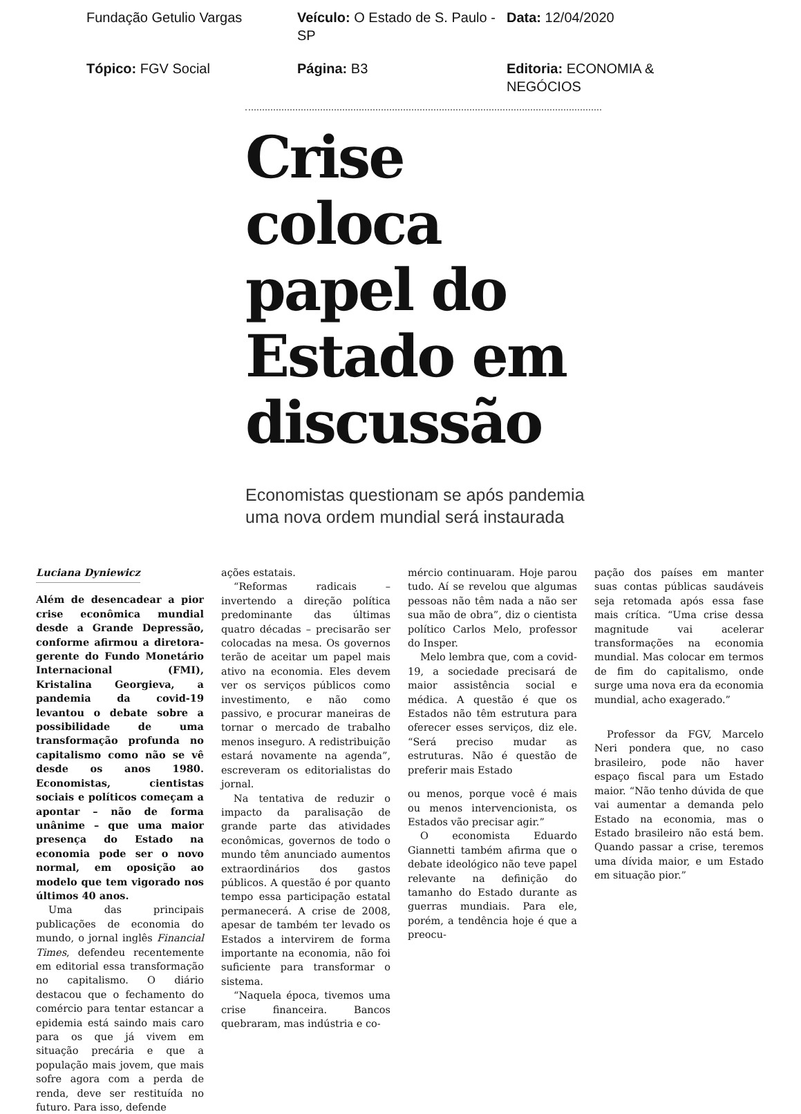Fundação Getulio Vargas
Veículo: O Estado de S. Paulo - SP
Data: 12/04/2020
Tópico: FGV Social
Página: B3
Editoria: ECONOMIA & NEGÓCIOS
Crise coloca papel do Estado em discussão
Economistas questionam se após pandemia uma nova ordem mundial será instaurada
Luciana Dyniewicz
Além de desencadear a pior crise econômica mundial desde a Grande Depressão, conforme afirmou a diretora-gerente do Fundo Monetário Internacional (FMI), Kristalina Georgieva, a pandemia da covid-19 levantou o debate sobre a possibilidade de uma transformação profunda no capitalismo como não se vê desde os anos 1980. Economistas, cientistas sociais e políticos começam a apontar – não de forma unânime – que uma maior presença do Estado na economia pode ser o novo normal, em oposição ao modelo que tem vigorado nos últimos 40 anos.
Uma das principais publicações de economia do mundo, o jornal inglês Financial Times, defendeu recentemente em editorial essa transformação no capitalismo. O diário destacou que o fechamento do comércio para tentar estancar a epidemia está saindo mais caro para os que já vivem em situação precária e que a população mais jovem, que mais sofre agora com a perda de renda, deve ser restituída no futuro. Para isso, defende
ações estatais.
“Reformas radicais – invertendo a direção política predominante das últimas quatro décadas – precisarão ser colocadas na mesa. Os governos terão de aceitar um papel mais ativo na economia. Eles devem ver os serviços públicos como investimento, e não como passivo, e procurar maneiras de tornar o mercado de trabalho menos inseguro. A redistribuição estará novamente na agenda”, escreveram os editorialistas do jornal.
Na tentativa de reduzir o impacto da paralisação de grande parte das atividades econômicas, governos de todo o mundo têm anunciado aumentos extraordinários dos gastos públicos. A questão é por quanto tempo essa participação estatal permanecerá. A crise de 2008, apesar de também ter levado os Estados a intervirem de forma importante na economia, não foi suficiente para transformar o sistema.
“Naquela época, tivemos uma crise financeira. Bancos quebraram, mas indústria e co-
mércio continuaram. Hoje parou tudo. Aí se revelou que algumas pessoas não têm nada a não ser sua mão de obra”, diz o cientista político Carlos Melo, professor do Insper.
Melo lembra que, com a covid-19, a sociedade precisará de maior assistência social e médica. A questão é que os Estados não têm estrutura para oferecer esses serviços, diz ele. “Será preciso mudar as estruturas. Não é questão de preferir mais Estado
ou menos, porque você é mais ou menos intervencionista, os Estados vão precisar agir.”
O economista Eduardo Giannetti também afirma que o debate ideológico não teve papel relevante na definição do tamanho do Estado durante as guerras mundiais. Para ele, porém, a tendência hoje é que a preocu-
pação dos países em manter suas contas públicas saudáveis seja retomada após essa fase mais crítica. “Uma crise dessa magnitude vai acelerar transformações na economia mundial. Mas colocar em termos de fim do capitalismo, onde surge uma nova era da economia mundial, acho exagerado.”
Professor da FGV, Marcelo Neri pondera que, no caso brasileiro, pode não haver espaço fiscal para um Estado maior. “Não tenho dúvida de que vai aumentar a demanda pelo Estado na economia, mas o Estado brasileiro não está bem. Quando passar a crise, teremos uma dívida maior, e um Estado em situação pior.”